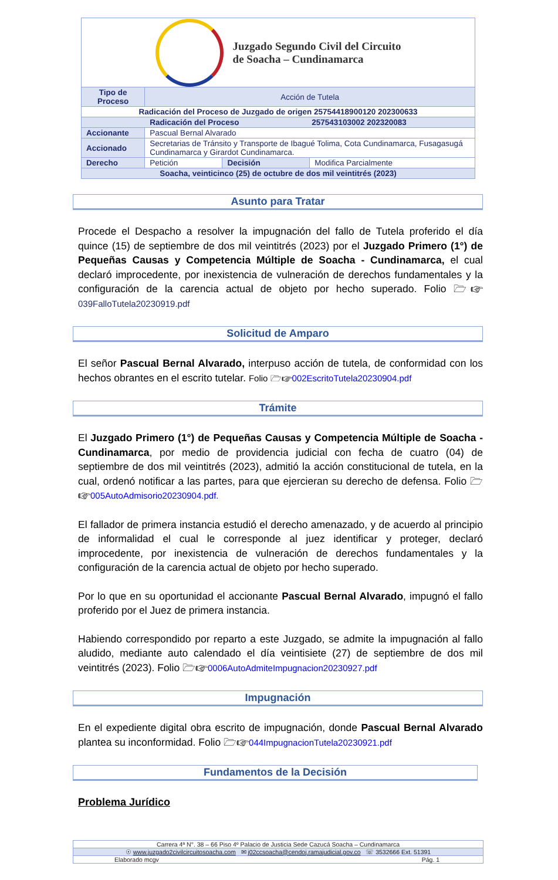| Juzgado Segundo Civil del Circuito de Soacha – Cundinamarca | | | |
| Tipo de Proceso | Acción de Tutela | | |
| Radicación del Proceso de Juzgado de origen 25754418900120 202300633 | | | |
| Radicación del Proceso 257543103002 202320083 | | | |
| Accionante | Pascual Bernal Alvarado | | |
| Accionado | Secretarias de Tránsito y Transporte de Ibagué Tolima, Cota Cundinamarca, Fusagasugá Cundinamarca y Girardot Cundinamarca. | | |
| Derecho | Petición | Decisión | Modifica Parcialmente |
| Soacha, veinticinco (25) de octubre de dos mil veintitrés (2023) | | | |
Asunto para Tratar
Procede el Despacho a resolver la impugnación del fallo de Tutela proferido el día quince (15) de septiembre de dos mil veintitrés (2023) por el Juzgado Primero (1°) de Pequeñas Causas y Competencia Múltiple de Soacha - Cundinamarca, el cual declaró improcedente, por inexistencia de vulneración de derechos fundamentales y la configuración de la carencia actual de objeto por hecho superado. Folio 🗁☞ 039FalloTutela20230919.pdf
Solicitud de Amparo
El señor Pascual Bernal Alvarado, interpuso acción de tutela, de conformidad con los hechos obrantes en el escrito tutelar. Folio 🗁☞002EscritoTutela20230904.pdf
Trámite
El Juzgado Primero (1°) de Pequeñas Causas y Competencia Múltiple de Soacha - Cundinamarca, por medio de providencia judicial con fecha de cuatro (04) de septiembre de dos mil veintitrés (2023), admitió la acción constitucional de tutela, en la cual, ordenó notificar a las partes, para que ejercieran su derecho de defensa. Folio 🗁☞005AutoAdmisorio20230904.pdf.
El fallador de primera instancia estudió el derecho amenazado, y de acuerdo al principio de informalidad el cual le corresponde al juez identificar y proteger, declaró improcedente, por inexistencia de vulneración de derechos fundamentales y la configuración de la carencia actual de objeto por hecho superado.
Por lo que en su oportunidad el accionante Pascual Bernal Alvarado, impugnó el fallo proferido por el Juez de primera instancia.
Habiendo correspondido por reparto a este Juzgado, se admite la impugnación al fallo aludido, mediante auto calendado el día veintisiete (27) de septiembre de dos mil veintitrés (2023). Folio 🗁☞0006AutoAdmiteImpugnacion20230927.pdf
Impugnación
En el expediente digital obra escrito de impugnación, donde Pascual Bernal Alvarado plantea su inconformidad. Folio 🗁☞044ImpugnacionTutela20230921.pdf
Fundamentos de la Decisión
Problema Jurídico
| Carrera 4ª N°. 38 – 66 Piso 4º Palacio de Justicia Sede Cazucá Soacha – Cundinamarca |
| ☉ www.juzgado2civilcircuitosoacha.com ✉ j02ccsoacha@cendoj.ramajudicial.gov.co ☏ 3532666 Ext. 51391 |
| Elaborado mcgv Pág. 1 |